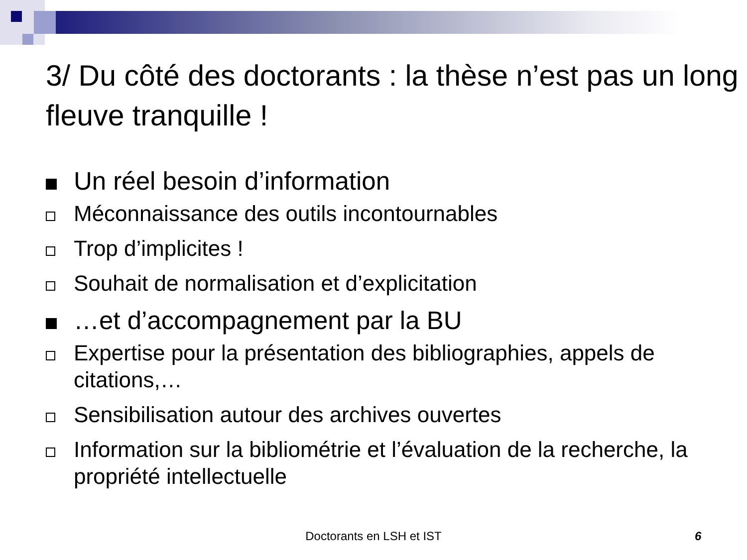3/ Du côté des doctorants : la thèse n’est pas un long fleuve tranquille !
Un réel besoin d’information
Méconnaissance des outils incontournables
Trop d’implicites !
Souhait de normalisation et d’explicitation
…et d’accompagnement par la BU
Expertise pour la présentation des bibliographies, appels de citations,…
Sensibilisation autour des archives ouvertes
Information sur la bibliométrie et l’évaluation de la recherche, la propriété intellectuelle
Doctorants en LSH et IST 6